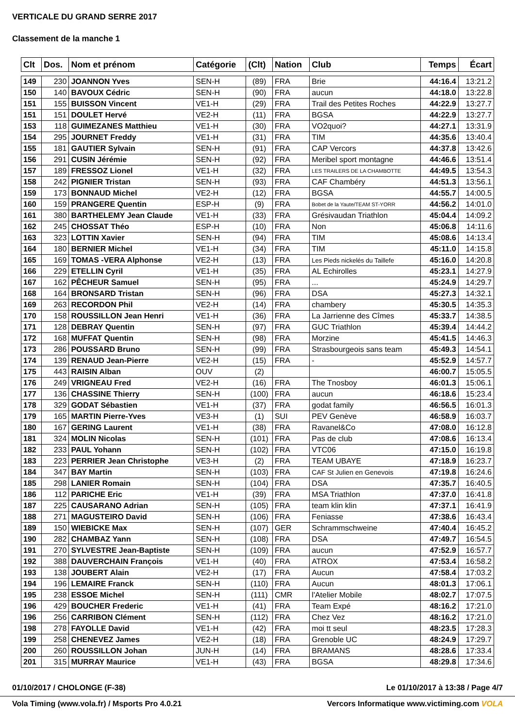VERTICALE DU GRAND SERRE 2017
Classement de la manche 1
| Clt | Dos. | Nom et prénom | Catégorie | (Clt) | Nation | Club | Temps | Écart |
| --- | --- | --- | --- | --- | --- | --- | --- | --- |
| 149 | 230 | JOANNON Yves | SEN-H | (89) | FRA | Brie | 44:16.4 | 13:21.2 |
| 150 | 140 | BAVOUX Cédric | SEN-H | (90) | FRA | aucun | 44:18.0 | 13:22.8 |
| 151 | 155 | BUISSON Vincent | VE1-H | (29) | FRA | Trail des Petites Roches | 44:22.9 | 13:27.7 |
| 151 | 151 | DOULET Hervé | VE2-H | (11) | FRA | BGSA | 44:22.9 | 13:27.7 |
| 153 | 118 | GUIMEZANES Matthieu | VE1-H | (30) | FRA | VO2quoi? | 44:27.1 | 13:31.9 |
| 154 | 295 | JOURNET Freddy | VE1-H | (31) | FRA | TIM | 44:35.6 | 13:40.4 |
| 155 | 181 | GAUTIER Sylvain | SEN-H | (91) | FRA | CAP Vercors | 44:37.8 | 13:42.6 |
| 156 | 291 | CUSIN Jérémie | SEN-H | (92) | FRA | Meribel sport montagne | 44:46.6 | 13:51.4 |
| 157 | 189 | FRESSOZ Lionel | VE1-H | (32) | FRA | LES TRAILERS DE LA CHAMBOTTE | 44:49.5 | 13:54.3 |
| 158 | 242 | PIGNIER Tristan | SEN-H | (93) | FRA | CAF Chambéry | 44:51.3 | 13:56.1 |
| 159 | 173 | BONNAUD Michel | VE2-H | (12) | FRA | BGSA | 44:55.7 | 14:00.5 |
| 160 | 159 | PRANGERE Quentin | ESP-H | (9) | FRA | Bobet de la Yaute/TEAM ST-YORR | 44:56.2 | 14:01.0 |
| 161 | 380 | BARTHELEMY Jean Claude | VE1-H | (33) | FRA | Grésivaudan Triathlon | 45:04.4 | 14:09.2 |
| 162 | 245 | CHOSSAT Théo | ESP-H | (10) | FRA | Non | 45:06.8 | 14:11.6 |
| 163 | 323 | LOTTIN Xavier | SEN-H | (94) | FRA | TIM | 45:08.6 | 14:13.4 |
| 164 | 180 | BERNIER Michel | VE1-H | (34) | FRA | TIM | 45:11.0 | 14:15.8 |
| 165 | 169 | TOMAS -VERA Alphonse | VE2-H | (13) | FRA | Les Pieds nickelés du Taillefe | 45:16.0 | 14:20.8 |
| 166 | 229 | ETELLIN Cyril | VE1-H | (35) | FRA | AL Echirolles | 45:23.1 | 14:27.9 |
| 167 | 162 | PÊCHEUR Samuel | SEN-H | (95) | FRA | ... | 45:24.9 | 14:29.7 |
| 168 | 164 | BRONSARD Tristan | SEN-H | (96) | FRA | DSA | 45:27.3 | 14:32.1 |
| 169 | 263 | RECORDON Phil | VE2-H | (14) | FRA | chambery | 45:30.5 | 14:35.3 |
| 170 | 158 | ROUSSILLON Jean Henri | VE1-H | (36) | FRA | La Jarrienne des Cîmes | 45:33.7 | 14:38.5 |
| 171 | 128 | DEBRAY Quentin | SEN-H | (97) | FRA | GUC Triathlon | 45:39.4 | 14:44.2 |
| 172 | 168 | MUFFAT Quentin | SEN-H | (98) | FRA | Morzine | 45:41.5 | 14:46.3 |
| 173 | 286 | POUSSARD Bruno | SEN-H | (99) | FRA | Strasbourgeois sans team | 45:49.3 | 14:54.1 |
| 174 | 139 | RENAUD Jean-Pierre | VE2-H | (15) | FRA | - | 45:52.9 | 14:57.7 |
| 175 | 443 | RAISIN Alban | OUV | (2) | | | 46:00.7 | 15:05.5 |
| 176 | 249 | VRIGNEAU Fred | VE2-H | (16) | FRA | The Tnosboy | 46:01.3 | 15:06.1 |
| 177 | 136 | CHASSINE Thierry | SEN-H | (100) | FRA | aucun | 46:18.6 | 15:23.4 |
| 178 | 329 | GODAT Sébastien | VE1-H | (37) | FRA | godat family | 46:56.5 | 16:01.3 |
| 179 | 165 | MARTIN Pierre-Yves | VE3-H | (1) | SUI | PEV Genève | 46:58.9 | 16:03.7 |
| 180 | 167 | GERING Laurent | VE1-H | (38) | FRA | Ravanel&Co | 47:08.0 | 16:12.8 |
| 181 | 324 | MOLIN Nicolas | SEN-H | (101) | FRA | Pas de club | 47:08.6 | 16:13.4 |
| 182 | 233 | PAUL Yohann | SEN-H | (102) | FRA | VTC06 | 47:15.0 | 16:19.8 |
| 183 | 223 | PERRIER Jean Christophe | VE3-H | (2) | FRA | TEAM UBAYE | 47:18.9 | 16:23.7 |
| 184 | 347 | BAY Martin | SEN-H | (103) | FRA | CAF St Julien en Genevois | 47:19.8 | 16:24.6 |
| 185 | 298 | LANIER Romain | SEN-H | (104) | FRA | DSA | 47:35.7 | 16:40.5 |
| 186 | 112 | PARICHE Eric | VE1-H | (39) | FRA | MSA Triathlon | 47:37.0 | 16:41.8 |
| 187 | 225 | CAUSARANO Adrian | SEN-H | (105) | FRA | team klin klin | 47:37.1 | 16:41.9 |
| 188 | 271 | MAGUSTEIRO David | SEN-H | (106) | FRA | Feniasse | 47:38.6 | 16:43.4 |
| 189 | 150 | WIEBICKE Max | SEN-H | (107) | GER | Schrammschweine | 47:40.4 | 16:45.2 |
| 190 | 282 | CHAMBAZ Yann | SEN-H | (108) | FRA | DSA | 47:49.7 | 16:54.5 |
| 191 | 270 | SYLVESTRE Jean-Baptiste | SEN-H | (109) | FRA | aucun | 47:52.9 | 16:57.7 |
| 192 | 388 | DAUVERCHAIN François | VE1-H | (40) | FRA | ATROX | 47:53.4 | 16:58.2 |
| 193 | 138 | JOUBERT Alain | VE2-H | (17) | FRA | Aucun | 47:58.4 | 17:03.2 |
| 194 | 196 | LEMAIRE Franck | SEN-H | (110) | FRA | Aucun | 48:01.3 | 17:06.1 |
| 195 | 238 | ESSOE Michel | SEN-H | (111) | CMR | l'Atelier Mobile | 48:02.7 | 17:07.5 |
| 196 | 429 | BOUCHER Frederic | VE1-H | (41) | FRA | Team Expé | 48:16.2 | 17:21.0 |
| 196 | 256 | CARRIBON Clément | SEN-H | (112) | FRA | Chez Vez | 48:16.2 | 17:21.0 |
| 198 | 278 | FAYOLLE David | VE1-H | (42) | FRA | moi tt seul | 48:23.5 | 17:28.3 |
| 199 | 258 | CHENEVEZ James | VE2-H | (18) | FRA | Grenoble UC | 48:24.9 | 17:29.7 |
| 200 | 260 | ROUSSILLON Johan | JUN-H | (14) | FRA | BRAMANS | 48:28.6 | 17:33.4 |
| 201 | 315 | MURRAY Maurice | VE1-H | (43) | FRA | BGSA | 48:29.8 | 17:34.6 |
01/10/2017 / CHOLONGE (F-38) Le 01/10/2017 à 13:38 / Page 4/7
Vola Timing (www.vola.fr) / Msports Pro 4.0.21 Vercors Informatique www.victiming.com VOLA